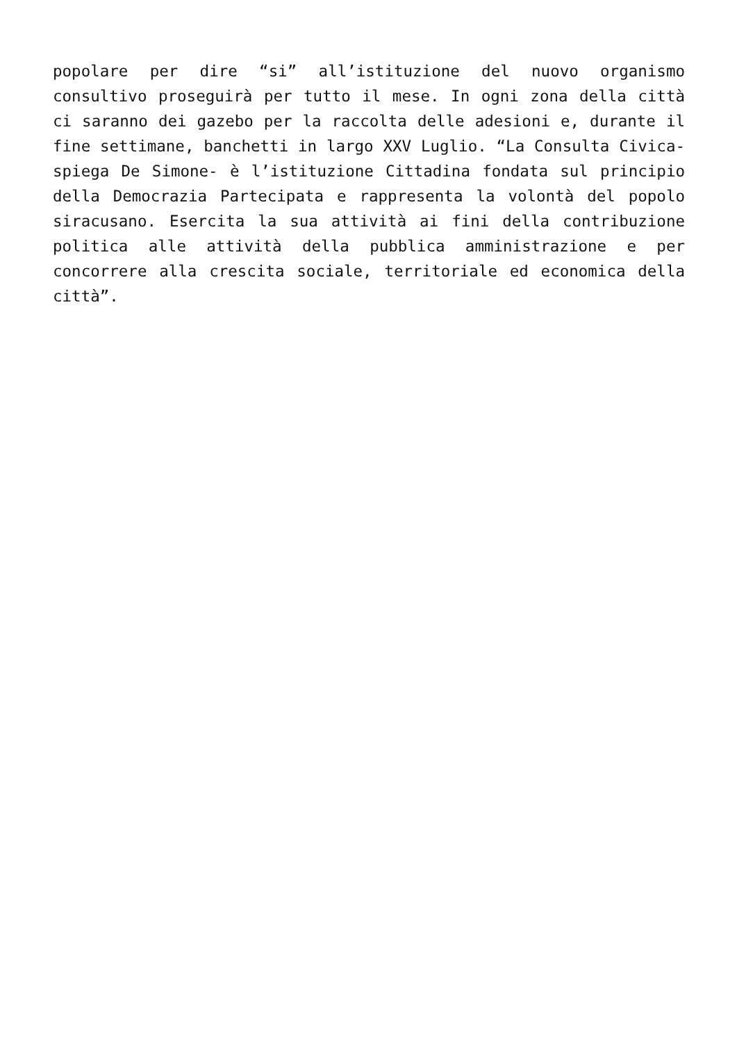popolare per dire “si” all’istituzione del nuovo organismo consultivo proseguirà per tutto il mese. In ogni zona della città ci saranno dei gazebo per la raccolta delle adesioni e, durante il fine settimane, banchetti in largo XXV Luglio. “La Consulta Civica- spiega De Simone- è l’istituzione Cittadina fondata sul principio della Democrazia Partecipata e rappresenta la volontà del popolo siracusano. Esercita la sua attività ai fini della contribuzione politica alle attività della pubblica amministrazione e per concorrere alla crescita sociale, territoriale ed economica della città”.